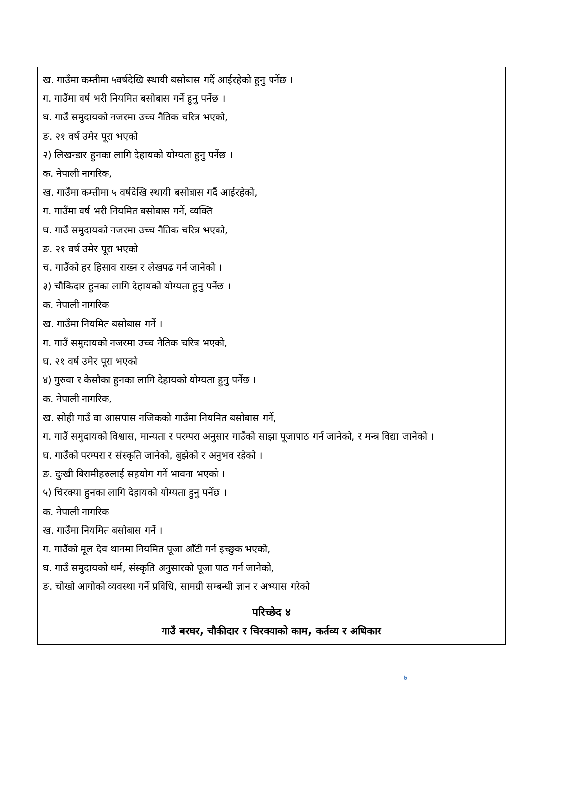ख. गाउँमा कम्तीमा ५वर्षदेखि स्थायी बसोबास गर्दै आईरहेको हुनु पर्नेछ ।
ग. गाउँमा वर्ष भरी नियमित बसोबास गर्ने हुनु पर्नेछ ।
घ. गाउँ समुदायको नजरमा उच्च नैतिक चरित्र भएको,
ङ. २१ वर्ष उमेर पूरा भएको
२) लिखन्डार हुनका लागि देहायको योग्यता हुनु पर्नेछ ।
क. नेपाली नागरिक,
ख. गाउँमा कम्तीमा ५ वर्षदेखि स्थायी बसोबास गर्दै आईरहेको,
ग. गाउँमा वर्ष भरी नियमित बसोबास गर्ने, व्यक्ति
घ. गाउँ समुदायको नजरमा उच्च नैतिक चरित्र भएको,
ङ. २१ वर्ष उमेर पूरा भएको
च. गाउँको हर हिसाव राख्न र लेखपढ गर्न जानेको ।
३) चौकिदार हुनका लागि देहायको योग्यता हुनु पर्नेछ ।
क. नेपाली नागरिक
ख. गाउँमा नियमित बसोबास गर्ने ।
ग. गाउँ समुदायको नजरमा उच्च नैतिक चरित्र भएको,
घ. २१ वर्ष उमेर पूरा भएको
४) गुरुवा र केसौका हुनका लागि देहायको योग्यता हुनु पर्नेछ ।
क. नेपाली नागरिक,
ख. सोही गाउँ वा आसपास नजिकको गाउँमा नियमित बसोबास गर्ने,
ग. गाउँ समुदायको विश्वास, मान्यता र परम्परा अनुसार गाउँको साझा पूजापाठ गर्न जानेको, र मन्त्र विद्या जानेको ।
घ. गाउँको परम्परा र संस्कृति जानेको, बुझेको र अनुभव रहेको ।
ङ. दुःखी बिरामीहरुलाई सहयोग गर्ने भावना भएको ।
५) चिरक्या हुनका लागि देहायको योग्यता हुनु पर्नेछ ।
क. नेपाली नागरिक
ख. गाउँमा नियमित बसोबास गर्ने ।
ग. गाउँको मूल देव थानमा नियमित पूजा आँटी गर्न इच्छुक भएको,
घ. गाउँ समुदायको धर्म, संस्कृति अनुसारको पूजा पाठ गर्न जानेको,
ङ. चोखो आगोको व्यवस्था गर्ने प्रविधि, सामग्री सम्बन्धी ज्ञान र अभ्यास गरेको
परिच्छेद ४
गाउँ बरघर, चौकीदार र चिरक्याको काम, कर्तव्य र अधिकार
७